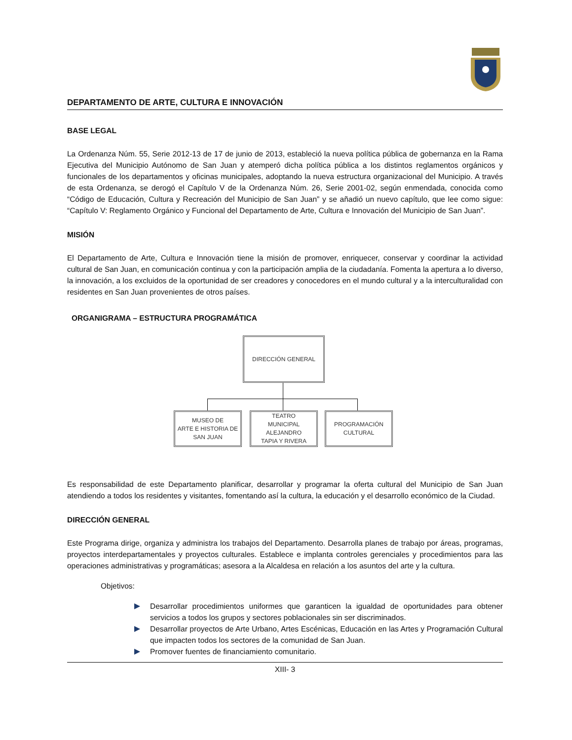DEPARTAMENTO DE ARTE, CULTURA E INNOVACIÓN
BASE LEGAL
La Ordenanza Núm. 55, Serie 2012-13 de 17 de junio de 2013, estableció la nueva política pública de gobernanza en la Rama Ejecutiva del Municipio Autónomo de San Juan y atemperó dicha política pública a los distintos reglamentos orgánicos y funcionales de los departamentos y oficinas municipales, adoptando la nueva estructura organizacional del Municipio. A través de esta Ordenanza, se derogó el Capítulo V de la Ordenanza Núm. 26, Serie 2001-02, según enmendada, conocida como “Código de Educación, Cultura y Recreación del Municipio de San Juan” y se añadió un nuevo capítulo, que lee como sigue: “Capítulo V: Reglamento Orgánico y Funcional del Departamento de Arte, Cultura e Innovación del Municipio de San Juan”.
MISIÓN
El Departamento de Arte, Cultura e Innovación tiene la misión de promover, enriquecer, conservar y coordinar la actividad cultural de San Juan, en comunicación continua y con la participación amplia de la ciudadanía. Fomenta la apertura a lo diverso, la innovación, a los excluidos de la oportunidad de ser creadores y conocedores en el mundo cultural y a la interculturalidad con residentes en San Juan provenientes de otros países.
ORGANIGRAMA – ESTRUCTURA PROGRAMÁTICA
DIRECCIÓN GENERAL
MUSEO DE
ARTE E HISTORIA DE
SAN JUAN
TEATRO
MUNICIPAL ALEJANDRO
TAPIA Y RIVERA
PROGRAMACIÓN
CULTURAL
Es responsabilidad de este Departamento planificar, desarrollar y programar la oferta cultural del Municipio de San Juan atendiendo a todos los residentes y visitantes, fomentando así la cultura, la educación y el desarrollo económico de la Ciudad.
DIRECCIÓN GENERAL
Este Programa dirige, organiza y administra los trabajos del Departamento. Desarrolla planes de trabajo por áreas, programas, proyectos interdepartamentales y proyectos culturales. Establece e implanta controles gerenciales y procedimientos para las operaciones administrativas y programáticas; asesora a la Alcaldesa en relación a los asuntos del arte y la cultura.
Objetivos:
Desarrollar procedimientos uniformes que garanticen la igualdad de oportunidades para obtener servicios a todos los grupos y sectores poblacionales sin ser discriminados.
Desarrollar proyectos de Arte Urbano, Artes Escénicas, Educación en las Artes y Programación Cultural que impacten todos los sectores de la comunidad de San Juan.
Promover fuentes de financiamiento comunitario.
XIII- 3